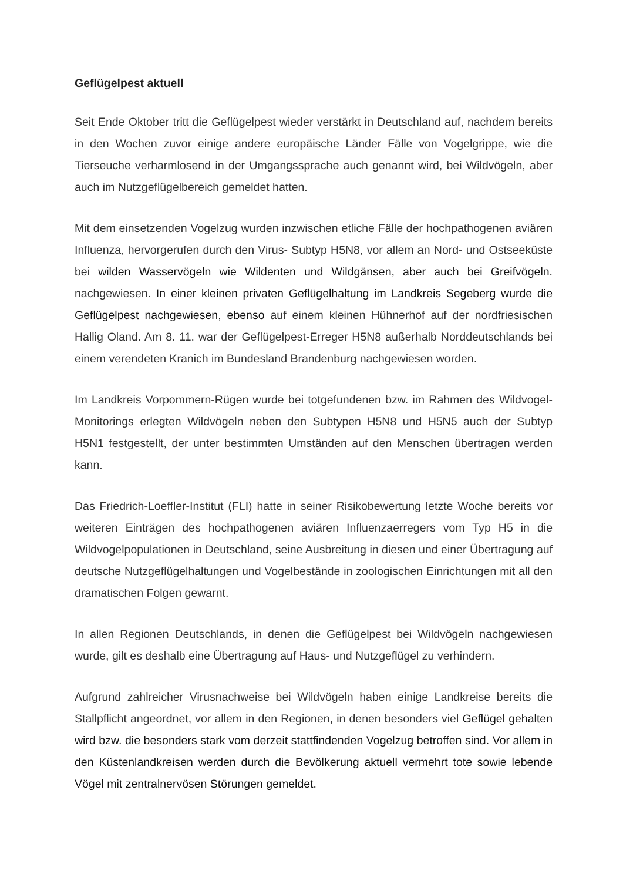Geflügelpest aktuell
Seit Ende Oktober tritt die Geflügelpest wieder verstärkt in Deutschland auf, nachdem bereits in den Wochen zuvor einige andere europäische Länder Fälle von Vogelgrippe, wie die Tierseuche verharmlosend in der Umgangssprache auch genannt wird, bei Wildvögeln, aber auch im Nutzgeflügelbereich gemeldet hatten.
Mit dem einsetzenden Vogelzug wurden inzwischen etliche Fälle der hochpathogenen aviären Influenza, hervorgerufen durch den Virus- Subtyp H5N8, vor allem an Nord- und Ostseeküste bei wilden Wasservögeln wie Wildenten und Wildgänsen, aber auch bei Greifvögeln. nachgewiesen. In einer kleinen privaten Geflügelhaltung im Landkreis Segeberg wurde die Geflügelpest nachgewiesen, ebenso auf einem kleinen Hühnerhof auf der nordfriesischen Hallig Oland. Am 8. 11. war der Geflügelpest-Erreger H5N8 außerhalb Norddeutschlands bei einem verendeten Kranich im Bundesland Brandenburg nachgewiesen worden.
Im Landkreis Vorpommern-Rügen wurde bei totgefundenen bzw. im Rahmen des Wildvogel-Monitorings erlegten Wildvögeln neben den Subtypen H5N8 und H5N5 auch der Subtyp H5N1 festgestellt, der unter bestimmten Umständen auf den Menschen übertragen werden kann.
Das Friedrich-Loeffler-Institut (FLI) hatte in seiner Risikobewertung letzte Woche bereits vor weiteren Einträgen des hochpathogenen aviären Influenzaerregers vom Typ H5 in die Wildvogelpopulationen in Deutschland, seine Ausbreitung in diesen und einer Übertragung auf deutsche Nutzgeflügelhaltungen und Vogelbestände in zoologischen Einrichtungen mit all den dramatischen Folgen gewarnt.
In allen Regionen Deutschlands, in denen die Geflügelpest bei Wildvögeln nachgewiesen wurde, gilt es deshalb eine Übertragung auf Haus- und Nutzgeflügel zu verhindern.
Aufgrund zahlreicher Virusnachweise bei Wildvögeln haben einige Landkreise bereits die Stallpflicht angeordnet, vor allem in den Regionen, in denen besonders viel Geflügel gehalten wird bzw. die besonders stark vom derzeit stattfindenden Vogelzug betroffen sind. Vor allem in den Küstenlandkreisen werden durch die Bevölkerung aktuell vermehrt tote sowie lebende Vögel mit zentralnervösen Störungen gemeldet.